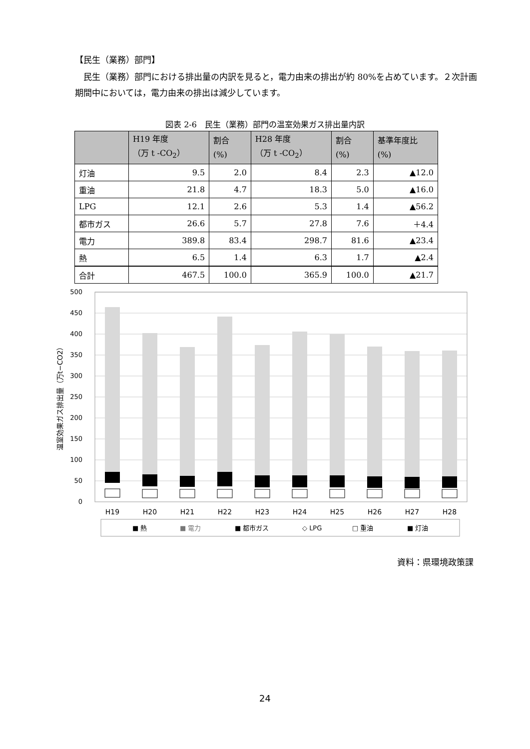【民生（業務）部門】
民生（業務）部門における排出量の内訳を見ると，電力由来の排出が約 80%を占めています。２次計画期間中においては，電力由来の排出は減少しています。
図表 2-6　民生（業務）部門の温室効果ガス排出量内訳
| | H19 年度 （万 t -CO<sub>2</sub>） | 割合 (%) | H28 年度 （万 t -CO<sub>2</sub>） | 割合 (%) | 基準年度比 (%) |
| --- | --- | --- | --- | --- | --- |
| 灯油 | 9.5 | 2.0 | 8.4 | 2.3 | ▲12.0 |
| 重油 | 21.8 | 4.7 | 18.3 | 5.0 | ▲16.0 |
| LPG | 12.1 | 2.6 | 5.3 | 1.4 | ▲56.2 |
| 都市ガス | 26.6 | 5.7 | 27.8 | 7.6 | ＋4.4 |
| 電力 | 389.8 | 83.4 | 298.7 | 81.6 | ▲23.4 |
| 熱 | 6.5 | 1.4 | 6.3 | 1.7 | ▲2.4 |
| 合計 | 467.5 | 100.0 | 365.9 | 100.0 | ▲21.7 |
500
450
400
350
300
250
200
150
100
50
0
温室効果ガス排出量（万t−CO2）
H19
H20
H21
H22
H23
H24
H25
H26
H27
H28
■ 熱
■ 電力
■ 都市ガス
◇ LPG
□ 重油
■ 灯油
資料：県環境政策課
24